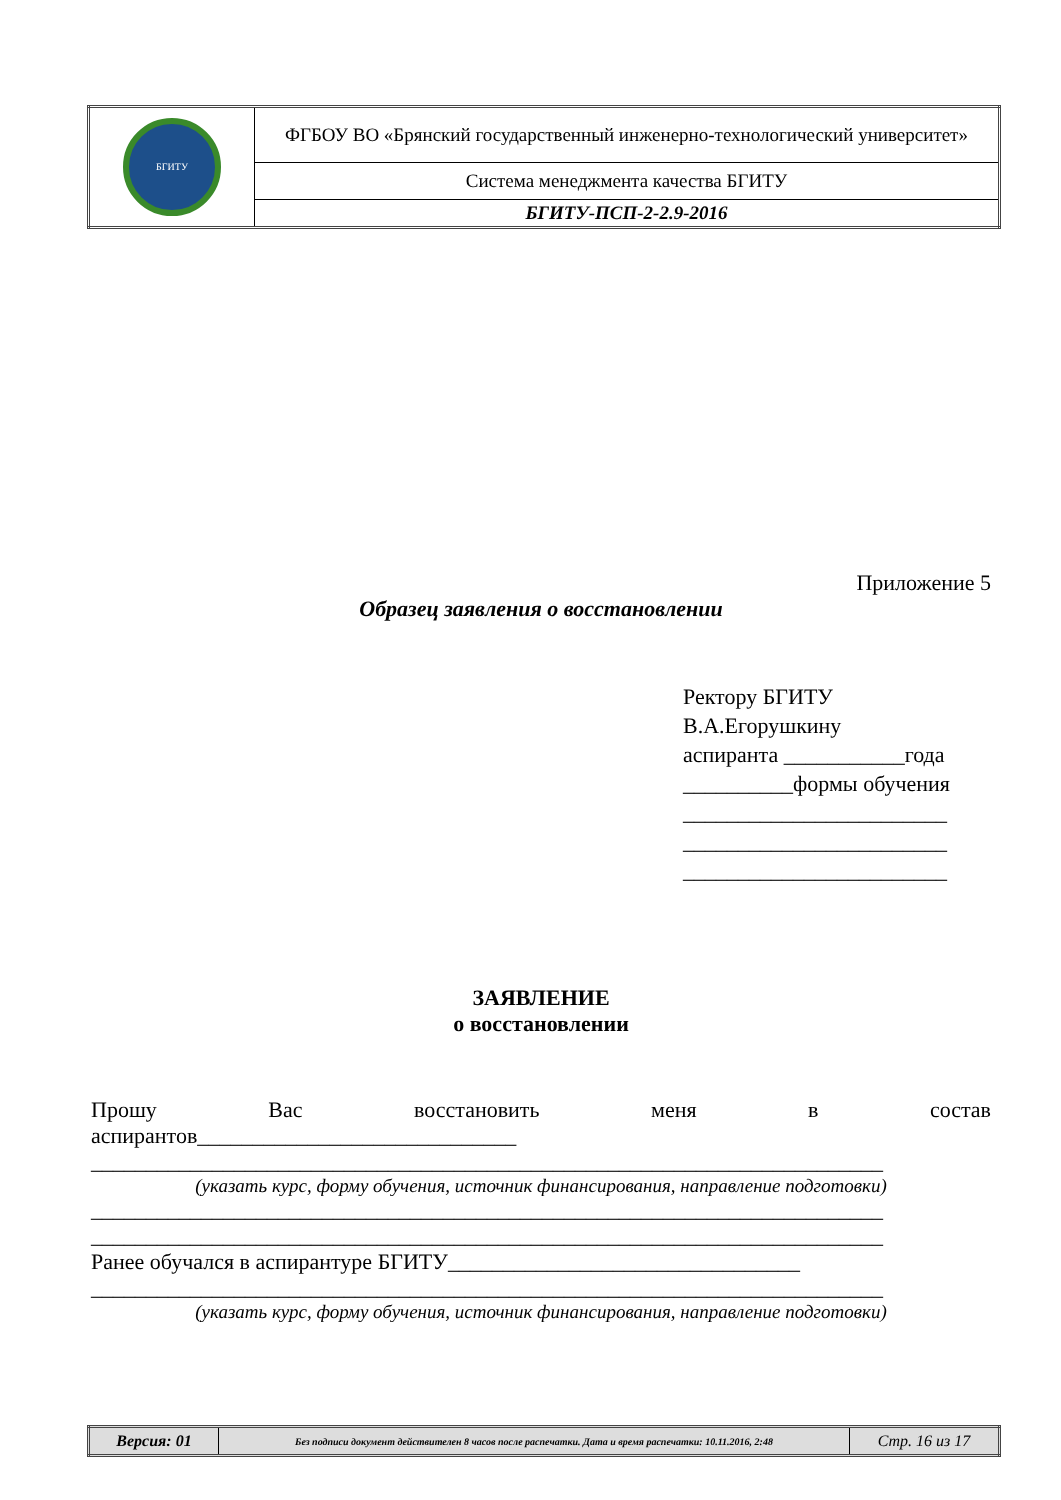| БГИТУ | ФГБОУ ВО «Брянский государственный инженерно-технологический университет» |
| | Система менеджмента качества БГИТУ |
| | БГИТУ-ПСП-2-2.9-2016 |
Приложение 5
Образец заявления о восстановлении
Ректору БГИТУ
В.А.Егорушкину
аспиранта ___________года
__________формы обучения
________________________
________________________
________________________
ЗАЯВЛЕНИЕ
о восстановлении
Прошу Вас восстановить меня в состав
аспирантов_____________________________
________________________________________________________________________
(указать курс, форму обучения, источник финансирования, направление подготовки)
________________________________________________________________________
________________________________________________________________________
Ранее обучался в аспирантуре БГИТУ________________________________
________________________________________________________________________
(указать курс, форму обучения, источник финансирования, направление подготовки)
| Версия: 01 | Без подписи документ действителен 8 часов после распечатки. Дата и время распечатки: 10.11.2016, 2:48 | Стр. 16 из 17 |